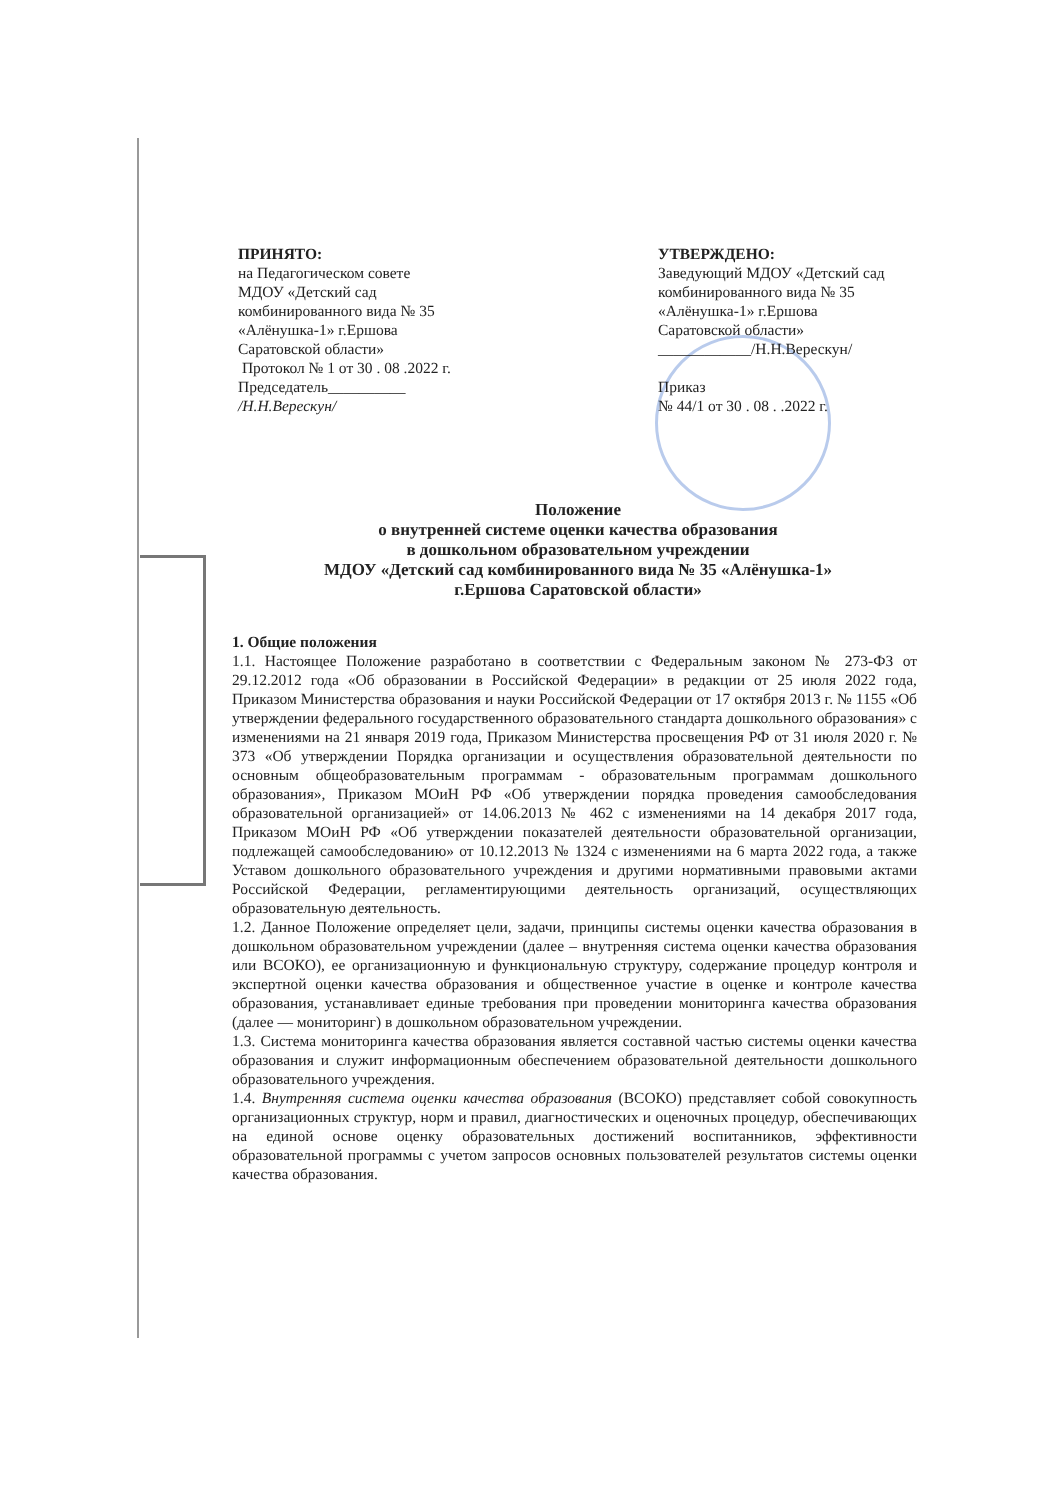ПРИНЯТО:
на Педагогическом совете
МДОУ «Детский сад
комбинированного вида № 35
«Алёнушка-1» г.Ершова
Саратовской области»
Протокол № 1 от 30 . 08 .2022 г.
Председатель__________
/Н.Н.Верескун/
УТВЕРЖДЕНО:
Заведующий МДОУ «Детский сад
комбинированного вида № 35
«Алёнушка-1» г.Ершова
Саратовской области»
____________/Н.Н.Верескун/
Приказ
№ 44/1 от 30 . 08 . .2022 г.
Положение
о внутренней системе оценки качества образования
в дошкольном образовательном учреждении
МДОУ «Детский сад комбинированного вида № 35 «Алёнушка-1»
г.Ершова Саратовской области»
1. Общие положения
1.1. Настоящее Положение разработано в соответствии с Федеральным законом № 273-ФЗ от 29.12.2012 года «Об образовании в Российской Федерации» в редакции от 25 июля 2022 года, Приказом Министерства образования и науки Российской Федерации от 17 октября 2013 г. № 1155 «Об утверждении федерального государственного образовательного стандарта дошкольного образования» с изменениями на 21 января 2019 года, Приказом Министерства просвещения РФ от 31 июля 2020 г. № 373 «Об утверждении Порядка организации и осуществления образовательной деятельности по основным общеобразовательным программам - образовательным программам дошкольного образования», Приказом МОиН РФ «Об утверждении порядка проведения самообследования образовательной организацией» от 14.06.2013 № 462 с изменениями на 14 декабря 2017 года, Приказом МОиН РФ «Об утверждении показателей деятельности образовательной организации, подлежащей самообследованию» от 10.12.2013 № 1324 с изменениями на 6 марта 2022 года, а также Уставом дошкольного образовательного учреждения и другими нормативными правовыми актами Российской Федерации, регламентирующими деятельность организаций, осуществляющих образовательную деятельность.
1.2. Данное Положение определяет цели, задачи, принципы системы оценки качества образования в дошкольном образовательном учреждении (далее – внутренняя система оценки качества образования или ВСОКО), ее организационную и функциональную структуру, содержание процедур контроля и экспертной оценки качества образования и общественное участие в оценке и контроле качества образования, устанавливает единые требования при проведении мониторинга качества образования (далее — мониторинг) в дошкольном образовательном учреждении.
1.3. Система мониторинга качества образования является составной частью системы оценки качества образования и служит информационным обеспечением образовательной деятельности дошкольного образовательного учреждения.
1.4. Внутренняя система оценки качества образования (ВСОКО) представляет собой совокупность организационных структур, норм и правил, диагностических и оценочных процедур, обеспечивающих на единой основе оценку образовательных достижений воспитанников, эффективности образовательной программы с учетом запросов основных пользователей результатов системы оценки качества образования.